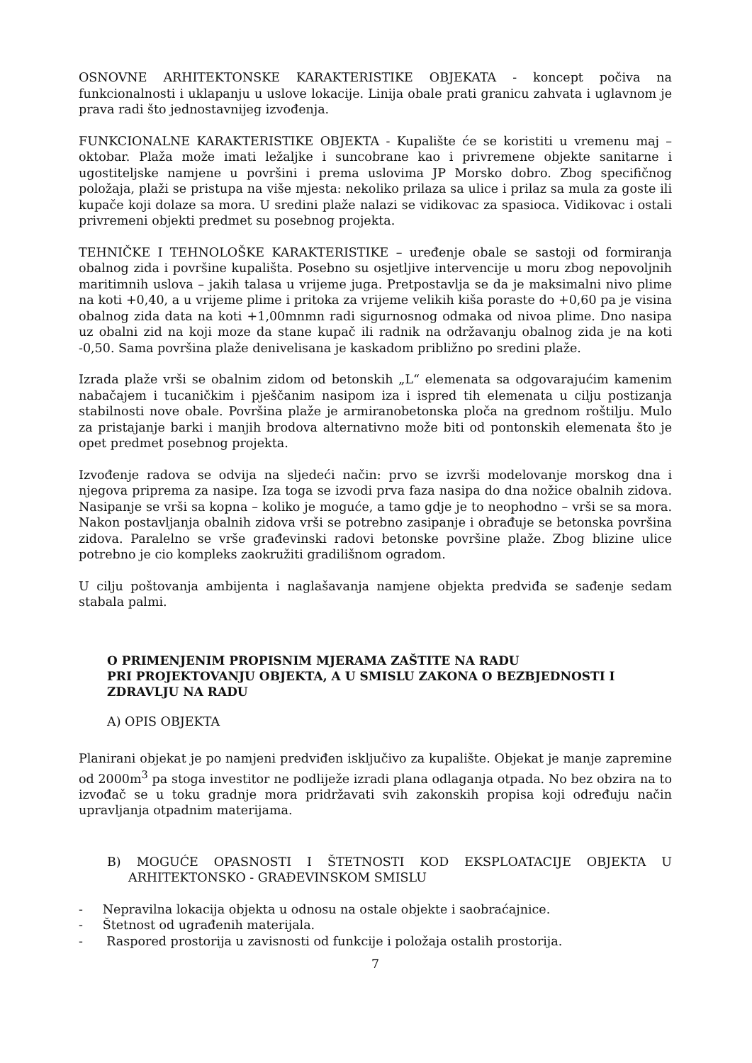OSNOVNE ARHITEKTONSKE KARAKTERISTIKE OBJEKATA - koncept počiva na funkcionalnosti i uklapanju u uslove lokacije. Linija obale prati granicu zahvata i uglavnom je prava radi što jednostavnijeg izvođenja.
FUNKCIONALNE KARAKTERISTIKE OBJEKTA - Kupalište će se koristiti u vremenu maj – oktobar. Plaža može imati ležaljke i suncobrane kao i privremene objekte sanitarne i ugostiteljske namjene u površini i prema uslovima JP Morsko dobro. Zbog specifičnog položaja, plaži se pristupa na više mjesta: nekoliko prilaza sa ulice i prilaz sa mula za goste ili kupače koji dolaze sa mora. U sredini plaže nalazi se vidikovac za spasioca. Vidikovac i ostali privremeni objekti predmet su posebnog projekta.
TEHNIČKE I TEHNOLOŠKE KARAKTERISTIKE – uređenje obale se sastoji od formiranja obalnog zida i površine kupališta. Posebno su osjetljive intervencije u moru zbog nepovoljnih maritimnih uslova – jakih talasa u vrijeme juga. Pretpostavlja se da je maksimalni nivo plime na koti +0,40, a u vrijeme plime i pritoka za vrijeme velikih kiša poraste do +0,60 pa je visina obalnog zida data na koti +1,00mnmn radi sigurnosnog odmaka od nivoa plime. Dno nasipa uz obalni zid na koji moze da stane kupač ili radnik na održavanju obalnog zida je na koti -0,50. Sama površina plaže denivelisana je kaskadom približno po sredini plaže.
Izrada plaže vrši se obalnim zidom od betonskih „L“ elemenata sa odgovarajućim kamenim nabačajem i tucaničkim i pješčanim nasipom iza i ispred tih elemenata u cilju postizanja stabilnosti nove obale. Površina plaže je armiranobetonska ploča na grednom roštilju. Mulo za pristajanje barki i manjih brodova alternativno može biti od pontonskih elemenata što je opet predmet posebnog projekta.
Izvođenje radova se odvija na sljedeći način: prvo se izvrši modelovanje morskog dna i njegova priprema za nasipe. Iza toga se izvodi prva faza nasipa do dna nožice obalnih zidova. Nasipanje se vrši sa kopna – koliko je moguće, a tamo gdje je to neophodno – vrši se sa mora. Nakon postavljanja obalnih zidova vrši se potrebno zasipanje i obrađuje se betonska površina zidova. Paralelno se vrše građevinski radovi betonske površine plaže. Zbog blizine ulice potrebno je cio kompleks zaokružiti gradilišnom ogradom.
U cilju poštovanja ambijenta i naglašavanja namjene objekta predviđa se sađenje sedam stabala palmi.
O PRIMENJENIM PROPISNIM MJERAMA ZAŠTITE NA RADU
PRI PROJEKTOVANJU OBJEKTA, A U SMISLU ZAKONA O BEZBJEDNOSTI I ZDRAVLJU NA RADU
A) OPIS OBJEKTA
Planirani objekat je po namjeni predviđen isključivo za kupalište. Objekat je manje zapremine od 2000m<sup>3</sup> pa stoga investitor ne podliježe izradi plana odlaganja otpada. No bez obzira na to izvođač se u toku gradnje mora pridržavati svih zakonskih propisa koji određuju način upravljanja otpadnim materijama.
B) MOGUĆE OPASNOSTI I ŠTETNOSTI KOD EKSPLOATACIJE OBJEKTA U ARHITEKTONSKO - GRAĐEVINSKOM SMISLU
- Nepravilna lokacija objekta u odnosu na ostale objekte i saobraćajnice.
- Štetnost od ugrađenih materijala.
- Raspored prostorija u zavisnosti od funkcije i položaja ostalih prostorija.
7